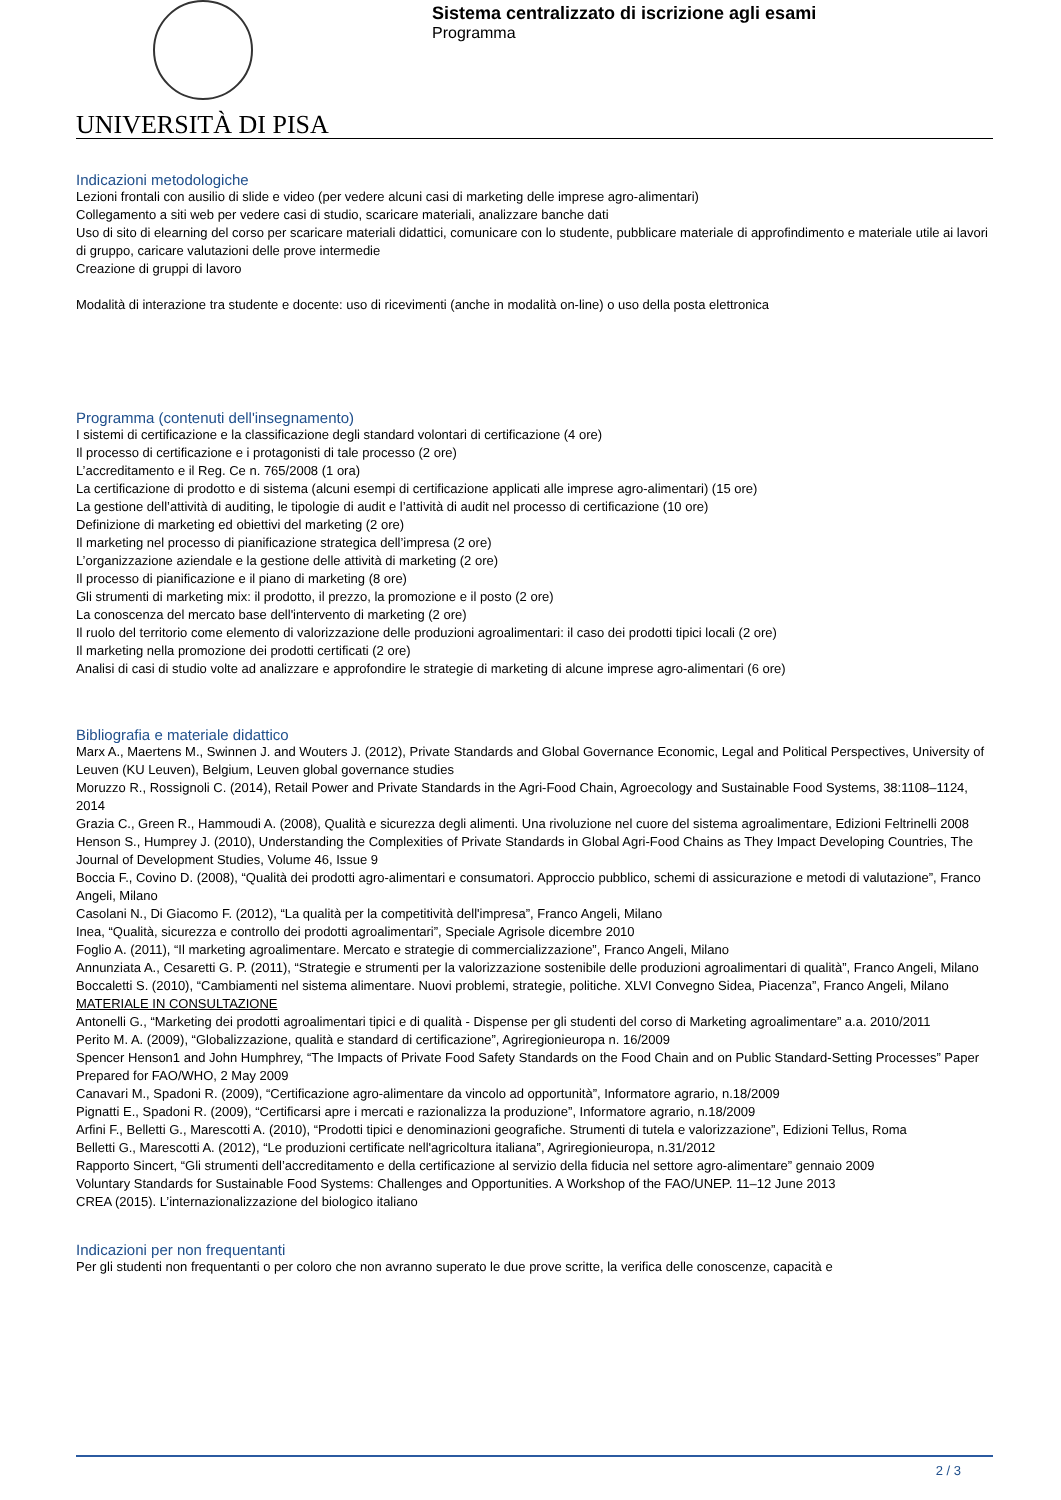UNIVERSITÀ DI PISA
Sistema centralizzato di iscrizione agli esami
Programma
Indicazioni metodologiche
Lezioni frontali con ausilio di slide e video (per vedere alcuni casi di marketing delle imprese agro-alimentari)
Collegamento a siti web per vedere casi di studio, scaricare materiali, analizzare banche dati
Uso di sito di elearning del corso per scaricare materiali didattici, comunicare con lo studente, pubblicare materiale di approfindimento e materiale utile ai lavori di gruppo, caricare valutazioni delle prove intermedie
Creazione di gruppi di lavoro
Modalità di interazione tra studente e docente: uso di ricevimenti (anche in modalità on-line) o uso della posta elettronica
Programma (contenuti dell'insegnamento)
I sistemi di certificazione e la classificazione degli standard volontari di certificazione (4 ore)
Il processo di certificazione e i protagonisti di tale processo (2 ore)
L’accreditamento e il Reg. Ce n. 765/2008 (1 ora)
La certificazione di prodotto e di sistema (alcuni esempi di certificazione applicati alle imprese agro-alimentari) (15 ore)
La gestione dell’attività di auditing, le tipologie di audit e l’attività di audit nel processo di certificazione (10 ore)
Definizione di marketing ed obiettivi del marketing (2 ore)
Il marketing nel processo di pianificazione strategica dell’impresa (2 ore)
L’organizzazione aziendale e la gestione delle attività di marketing (2 ore)
Il processo di pianificazione e il piano di marketing (8 ore)
Gli strumenti di marketing mix: il prodotto, il prezzo, la promozione e il posto (2 ore)
La conoscenza del mercato base dell'intervento di marketing (2 ore)
Il ruolo del territorio come elemento di valorizzazione delle produzioni agroalimentari: il caso dei prodotti tipici locali (2 ore)
Il marketing nella promozione dei prodotti certificati (2 ore)
Analisi di casi di studio volte ad analizzare e approfondire le strategie di marketing di alcune imprese agro-alimentari (6 ore)
Bibliografia e materiale didattico
Marx A., Maertens M., Swinnen J. and Wouters J. (2012), Private Standards and Global Governance Economic, Legal and Political Perspectives, University of Leuven (KU Leuven), Belgium, Leuven global governance studies
Moruzzo R., Rossignoli C. (2014), Retail Power and Private Standards in the Agri-Food Chain, Agroecology and Sustainable Food Systems, 38:1108–1124, 2014
Grazia C., Green R., Hammoudi A. (2008), Qualità e sicurezza degli alimenti. Una rivoluzione nel cuore del sistema agroalimentare, Edizioni Feltrinelli 2008
Henson S., Humprey J. (2010), Understanding the Complexities of Private Standards in Global Agri-Food Chains as They Impact Developing Countries, The Journal of Development Studies, Volume 46, Issue 9
Boccia F., Covino D. (2008), “Qualità dei prodotti agro-alimentari e consumatori. Approccio pubblico, schemi di assicurazione e metodi di valutazione”, Franco Angeli, Milano
Casolani N., Di Giacomo F. (2012), “La qualità per la competitività dell'impresa”, Franco Angeli, Milano
Inea, “Qualità, sicurezza e controllo dei prodotti agroalimentari”, Speciale Agrisole dicembre 2010
Foglio A. (2011), “Il marketing agroalimentare. Mercato e strategie di commercializzazione”, Franco Angeli, Milano
Annunziata A., Cesaretti G. P. (2011), “Strategie e strumenti per la valorizzazione sostenibile delle produzioni agroalimentari di qualità”, Franco Angeli, Milano
Boccaletti S. (2010), “Cambiamenti nel sistema alimentare. Nuovi problemi, strategie, politiche. XLVI Convegno Sidea, Piacenza”, Franco Angeli, Milano
MATERIALE IN CONSULTAZIONE
Antonelli G., “Marketing dei prodotti agroalimentari tipici e di qualità - Dispense per gli studenti del corso di Marketing agroalimentare” a.a. 2010/2011
Perito M. A. (2009), “Globalizzazione, qualità e standard di certificazione”, Agriregionieuropa n. 16/2009
Spencer Henson1 and John Humphrey, “The Impacts of Private Food Safety Standards on the Food Chain and on Public Standard-Setting Processes” Paper Prepared for FAO/WHO, 2 May 2009
Canavari M., Spadoni R. (2009), “Certificazione agro-alimentare da vincolo ad opportunità”, Informatore agrario, n.18/2009
Pignatti E., Spadoni R. (2009), “Certificarsi apre i mercati e razionalizza la produzione”, Informatore agrario, n.18/2009
Arfini F., Belletti G., Marescotti A. (2010), “Prodotti tipici e denominazioni geografiche. Strumenti di tutela e valorizzazione”, Edizioni Tellus, Roma
Belletti G., Marescotti A. (2012), “Le produzioni certificate nell'agricoltura italiana”, Agriregionieuropa, n.31/2012
Rapporto Sincert, “Gli strumenti dell’accreditamento e della certificazione al servizio della fiducia nel settore agro-alimentare” gennaio 2009
Voluntary Standards for Sustainable Food Systems: Challenges and Opportunities. A Workshop of the FAO/UNEP. 11–12 June 2013
CREA (2015). L’internazionalizzazione del biologico italiano
Indicazioni per non frequentanti
Per gli studenti non frequentanti o per coloro che non avranno superato le due prove scritte, la verifica delle conoscenze, capacità e
2 / 3